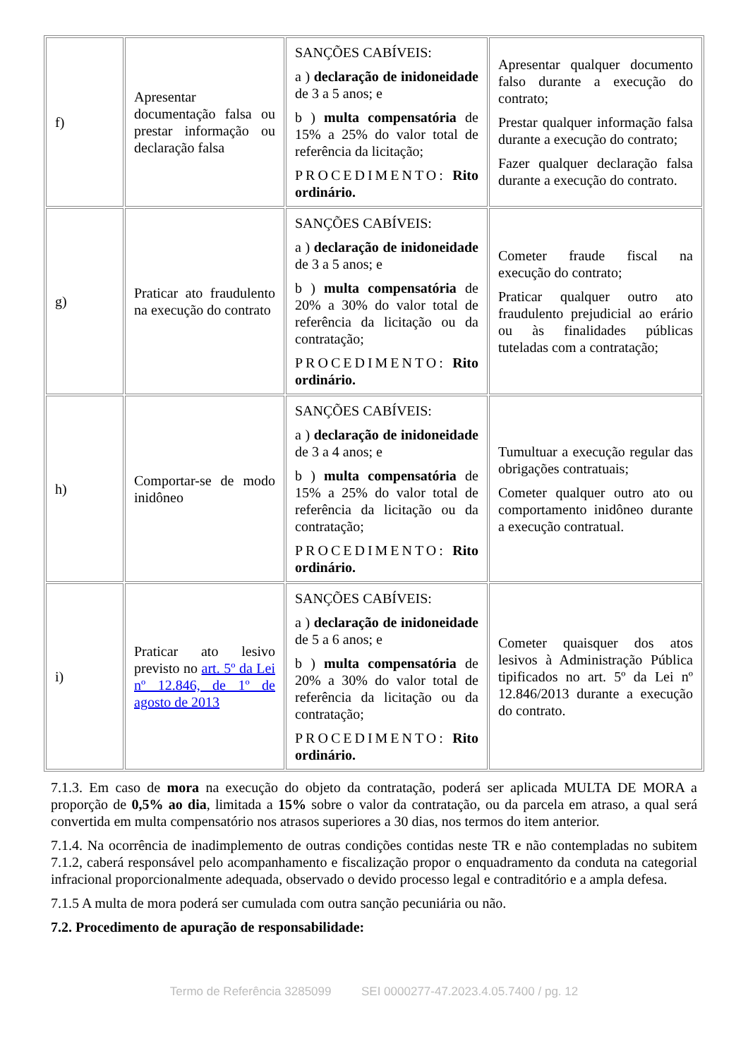| f) | Apresentar documentação falsa ou prestar informação ou declaração falsa | SANÇÕES CABÍVEIS: a ) declaração de inidoneidade de 3 a 5 anos; e b ) multa compensatória de 15% a 25% do valor total de referência da licitação; PROCEDIMENTO: Rito ordinário. | Apresentar qualquer documento falso durante a execução do contrato; Prestar qualquer informação falsa durante a execução do contrato; Fazer qualquer declaração falsa durante a execução do contrato. |
| g) | Praticar ato fraudulento na execução do contrato | SANÇÕES CABÍVEIS: a ) declaração de inidoneidade de 3 a 5 anos; e b ) multa compensatória de 20% a 30% do valor total de referência da licitação ou da contratação; PROCEDIMENTO: Rito ordinário. | Cometer fraude fiscal na execução do contrato; Praticar qualquer outro ato fraudulento prejudicial ao erário ou às finalidades públicas tuteladas com a contratação; |
| h) | Comportar-se de modo inidôneo | SANÇÕES CABÍVEIS: a ) declaração de inidoneidade de 3 a 4 anos; e b ) multa compensatória de 15% a 25% do valor total de referência da licitação ou da contratação; PROCEDIMENTO: Rito ordinário. | Tumultuar a execução regular das obrigações contratuais; Cometer qualquer outro ato ou comportamento inidôneo durante a execução contratual. |
| i) | Praticar ato lesivo previsto no art. 5º da Lei nº 12.846, de 1º de agosto de 2013 | SANÇÕES CABÍVEIS: a ) declaração de inidoneidade de 5 a 6 anos; e b ) multa compensatória de 20% a 30% do valor total de referência da licitação ou da contratação; PROCEDIMENTO: Rito ordinário. | Cometer quaisquer dos atos lesivos à Administração Pública tipificados no art. 5º da Lei nº 12.846/2013 durante a execução do contrato. |
7.1.3. Em caso de mora na execução do objeto da contratação, poderá ser aplicada MULTA DE MORA a proporção de 0,5% ao dia, limitada a 15% sobre o valor da contratação, ou da parcela em atraso, a qual será convertida em multa compensatório nos atrasos superiores a 30 dias, nos termos do item anterior.
7.1.4. Na ocorrência de inadimplemento de outras condições contidas neste TR e não contempladas no subitem 7.1.2, caberá responsável pelo acompanhamento e fiscalização propor o enquadramento da conduta na categorial infracional proporcionalmente adequada, observado o devido processo legal e contraditório e a ampla defesa.
7.1.5 A multa de mora poderá ser cumulada com outra sanção pecuniária ou não.
7.2. Procedimento de apuração de responsabilidade:
Termo de Referência 3285099 SEI 0000277-47.2023.4.05.7400 / pg. 12